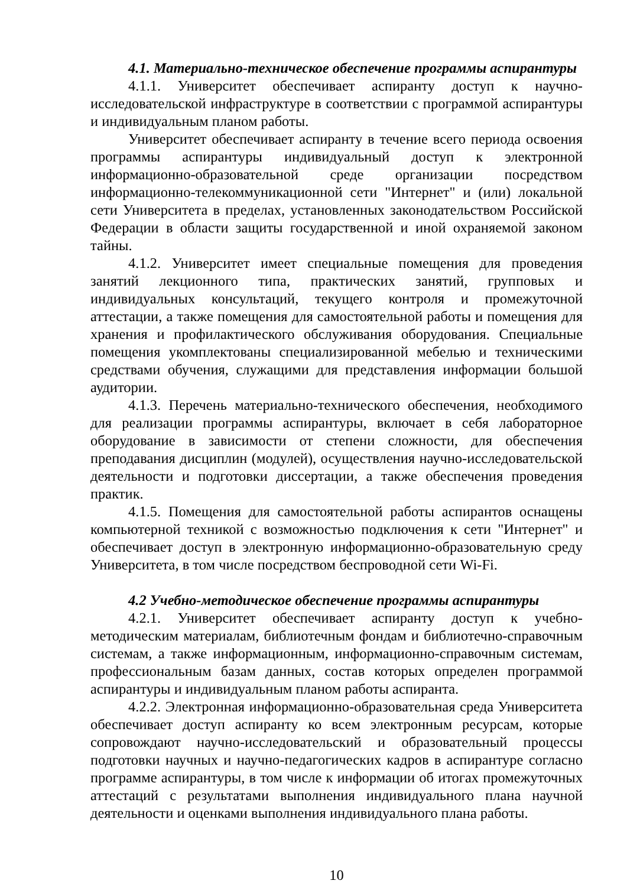4.1. Материально-техническое обеспечение программы аспирантуры
4.1.1. Университет обеспечивает аспиранту доступ к научно-исследовательской инфраструктуре в соответствии с программой аспирантуры и индивидуальным планом работы.
Университет обеспечивает аспиранту в течение всего периода освоения программы аспирантуры индивидуальный доступ к электронной информационно-образовательной среде организации посредством информационно-телекоммуникационной сети "Интернет" и (или) локальной сети Университета в пределах, установленных законодательством Российской Федерации в области защиты государственной и иной охраняемой законом тайны.
4.1.2. Университет имеет специальные помещения для проведения занятий лекционного типа, практических занятий, групповых и индивидуальных консультаций, текущего контроля и промежуточной аттестации, а также помещения для самостоятельной работы и помещения для хранения и профилактического обслуживания оборудования. Специальные помещения укомплектованы специализированной мебелью и техническими средствами обучения, служащими для представления информации большой аудитории.
4.1.3. Перечень материально-технического обеспечения, необходимого для реализации программы аспирантуры, включает в себя лабораторное оборудование в зависимости от степени сложности, для обеспечения преподавания дисциплин (модулей), осуществления научно-исследовательской деятельности и подготовки диссертации, а также обеспечения проведения практик.
4.1.5. Помещения для самостоятельной работы аспирантов оснащены компьютерной техникой с возможностью подключения к сети "Интернет" и обеспечивает доступ в электронную информационно-образовательную среду Университета, в том числе посредством беспроводной сети Wi-Fi.
4.2 Учебно-методическое обеспечение программы аспирантуры
4.2.1. Университет обеспечивает аспиранту доступ к учебно-методическим материалам, библиотечным фондам и библиотечно-справочным системам, а также информационным, информационно-справочным системам, профессиональным базам данных, состав которых определен программой аспирантуры и индивидуальным планом работы аспиранта.
4.2.2. Электронная информационно-образовательная среда Университета обеспечивает доступ аспиранту ко всем электронным ресурсам, которые сопровождают научно-исследовательский и образовательный процессы подготовки научных и научно-педагогических кадров в аспирантуре согласно программе аспирантуры, в том числе к информации об итогах промежуточных аттестаций с результатами выполнения индивидуального плана научной деятельности и оценками выполнения индивидуального плана работы.
10